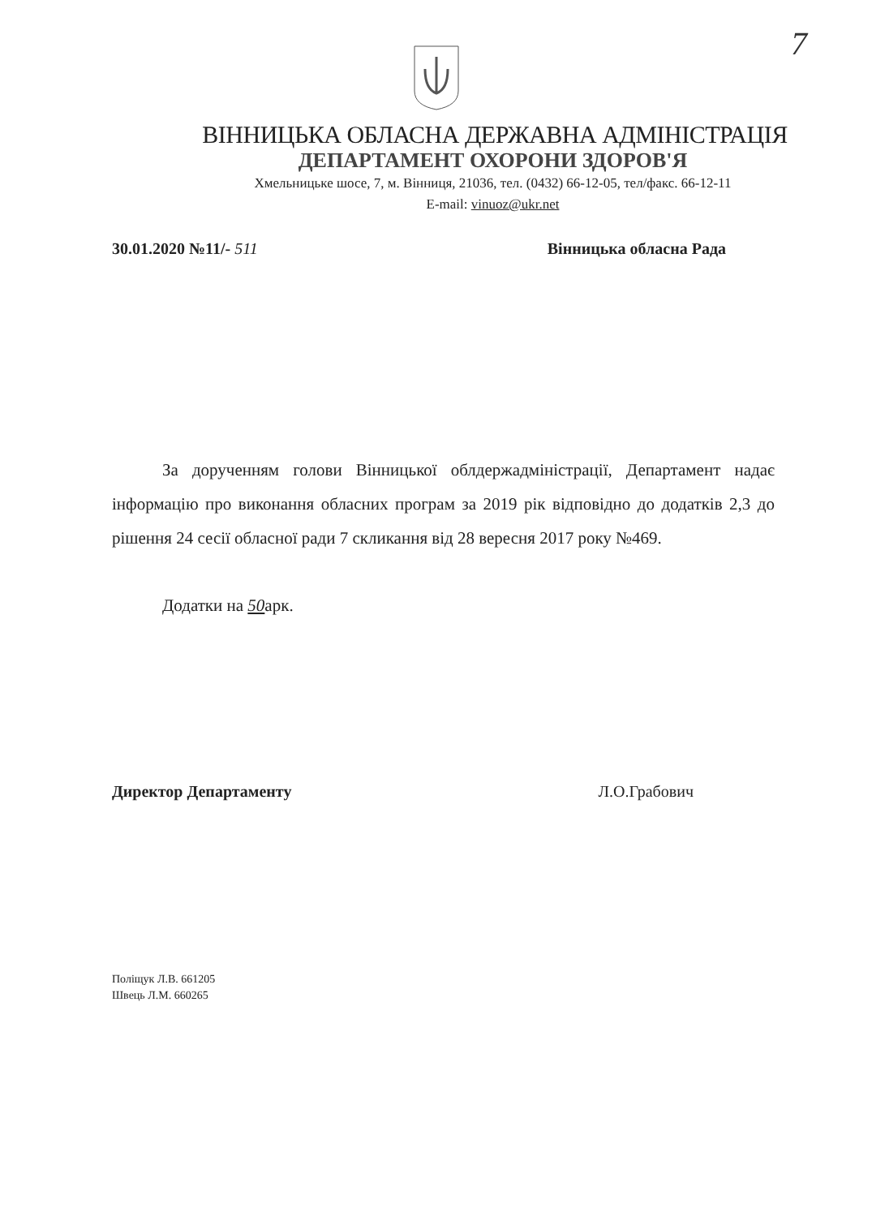7
ВІННИЦЬКА ОБЛАСНА ДЕРЖАВНА АДМІНІСТРАЦІЯ
ДЕПАРТАМЕНТ ОХОРОНИ ЗДОРОВ'Я
Хмельницьке шосе, 7, м. Вінниця, 21036, тел. (0432) 66-12-05, тел/факс. 66-12-11
E-mail: vinuoz@ukr.net
30.01.2020 №11/- 511 Вінницька обласна Рада
За дорученням голови Вінницької облдержадміністрації, Департамент надає інформацію про виконання обласних програм за 2019 рік відповідно до додатків 2,3 до рішення 24 сесії обласної ради 7 скликання від 28 вересня 2017 року №469.
Додатки на 50арк.
Директор Департаменту Л.О.Грабович
Поліщук Л.В. 661205
Швець Л.М. 660265